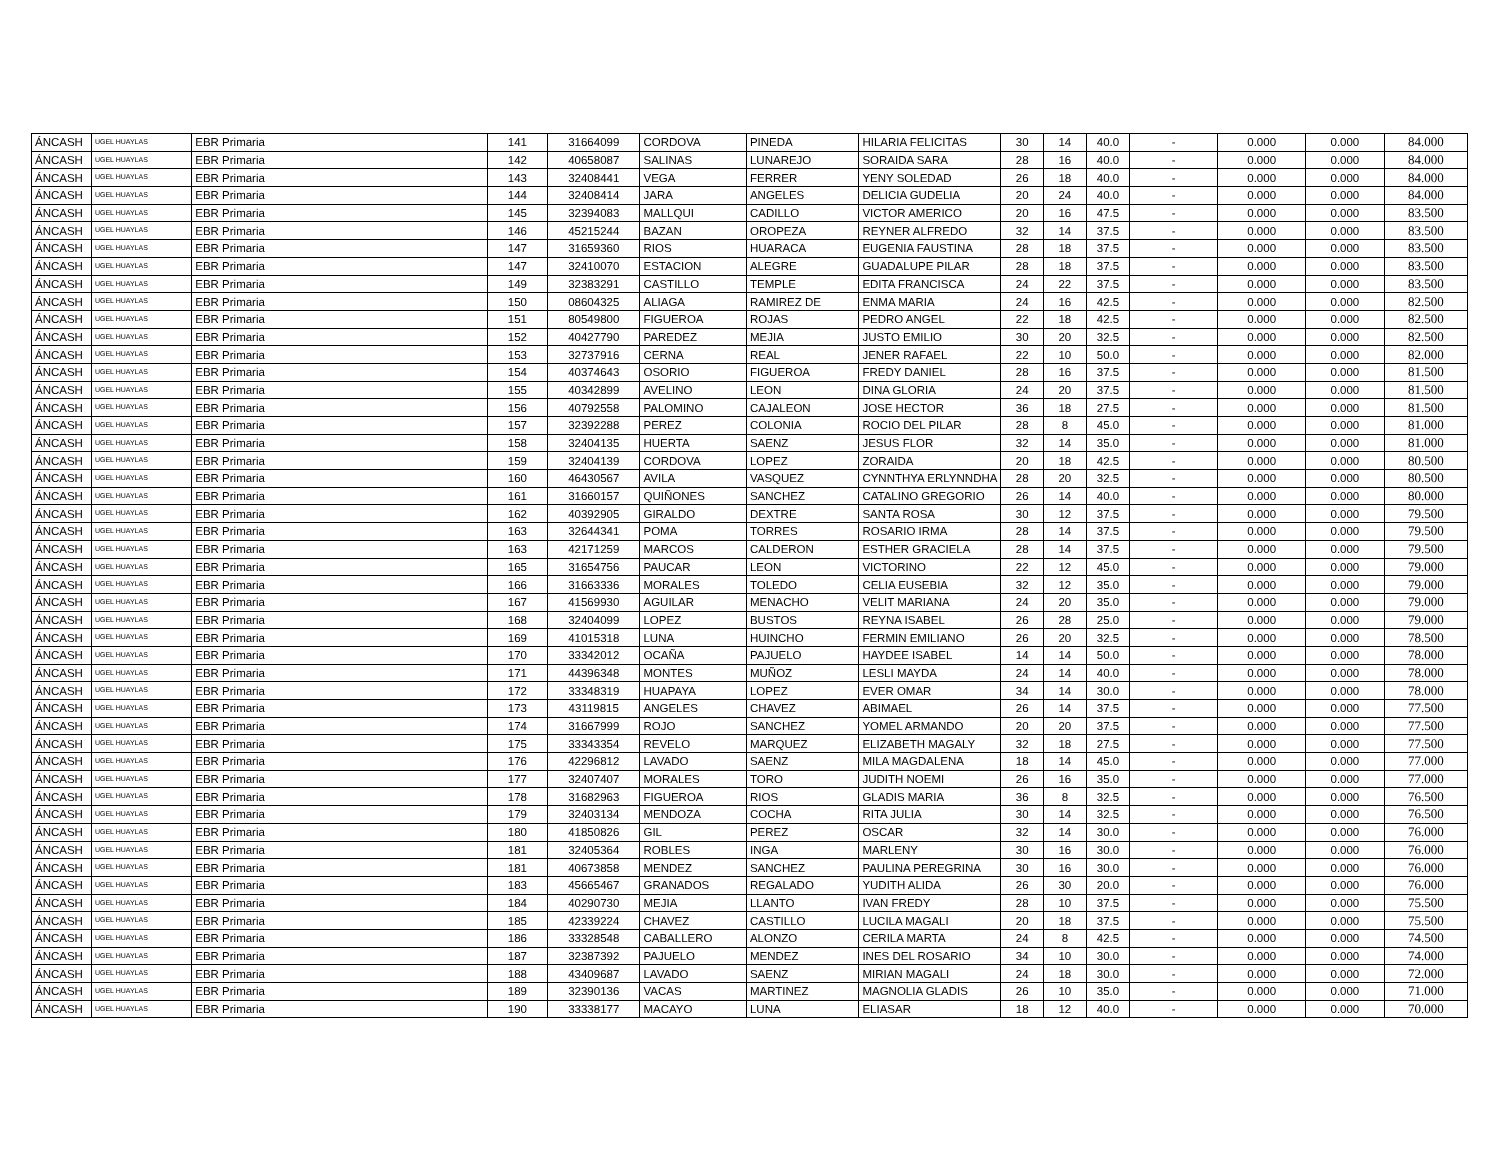| ÁNCASH | UGEL HUAYLAS | EBR Primaria | 141 | 31664099 | CORDOVA | PINEDA | HILARIA FELICITAS | 30 | 14 | 40.0 | - | 0.000 | 0.000 | 84.000 |
| ÁNCASH | UGEL HUAYLAS | EBR Primaria | 142 | 40658087 | SALINAS | LUNAREJO | SORAIDA SARA | 28 | 16 | 40.0 | - | 0.000 | 0.000 | 84.000 |
| ÁNCASH | UGEL HUAYLAS | EBR Primaria | 143 | 32408441 | VEGA | FERRER | YENY SOLEDAD | 26 | 18 | 40.0 | - | 0.000 | 0.000 | 84.000 |
| ÁNCASH | UGEL HUAYLAS | EBR Primaria | 144 | 32408414 | JARA | ANGELES | DELICIA GUDELIA | 20 | 24 | 40.0 | - | 0.000 | 0.000 | 84.000 |
| ÁNCASH | UGEL HUAYLAS | EBR Primaria | 145 | 32394083 | MALLQUI | CADILLO | VICTOR AMERICO | 20 | 16 | 47.5 | - | 0.000 | 0.000 | 83.500 |
| ÁNCASH | UGEL HUAYLAS | EBR Primaria | 146 | 45215244 | BAZAN | OROPEZA | REYNER ALFREDO | 32 | 14 | 37.5 | - | 0.000 | 0.000 | 83.500 |
| ÁNCASH | UGEL HUAYLAS | EBR Primaria | 147 | 31659360 | RIOS | HUARACA | EUGENIA FAUSTINA | 28 | 18 | 37.5 | - | 0.000 | 0.000 | 83.500 |
| ÁNCASH | UGEL HUAYLAS | EBR Primaria | 147 | 32410070 | ESTACION | ALEGRE | GUADALUPE PILAR | 28 | 18 | 37.5 | - | 0.000 | 0.000 | 83.500 |
| ÁNCASH | UGEL HUAYLAS | EBR Primaria | 149 | 32383291 | CASTILLO | TEMPLE | EDITA FRANCISCA | 24 | 22 | 37.5 | - | 0.000 | 0.000 | 83.500 |
| ÁNCASH | UGEL HUAYLAS | EBR Primaria | 150 | 08604325 | ALIAGA | RAMIREZ DE | ENMA MARIA | 24 | 16 | 42.5 | - | 0.000 | 0.000 | 82.500 |
| ÁNCASH | UGEL HUAYLAS | EBR Primaria | 151 | 80549800 | FIGUEROA | ROJAS | PEDRO ANGEL | 22 | 18 | 42.5 | - | 0.000 | 0.000 | 82.500 |
| ÁNCASH | UGEL HUAYLAS | EBR Primaria | 152 | 40427790 | PAREDEZ | MEJIA | JUSTO EMILIO | 30 | 20 | 32.5 | - | 0.000 | 0.000 | 82.500 |
| ÁNCASH | UGEL HUAYLAS | EBR Primaria | 153 | 32737916 | CERNA | REAL | JENER RAFAEL | 22 | 10 | 50.0 | - | 0.000 | 0.000 | 82.000 |
| ÁNCASH | UGEL HUAYLAS | EBR Primaria | 154 | 40374643 | OSORIO | FIGUEROA | FREDY DANIEL | 28 | 16 | 37.5 | - | 0.000 | 0.000 | 81.500 |
| ÁNCASH | UGEL HUAYLAS | EBR Primaria | 155 | 40342899 | AVELINO | LEON | DINA GLORIA | 24 | 20 | 37.5 | - | 0.000 | 0.000 | 81.500 |
| ÁNCASH | UGEL HUAYLAS | EBR Primaria | 156 | 40792558 | PALOMINO | CAJALEON | JOSE HECTOR | 36 | 18 | 27.5 | - | 0.000 | 0.000 | 81.500 |
| ÁNCASH | UGEL HUAYLAS | EBR Primaria | 157 | 32392288 | PEREZ | COLONIA | ROCIO DEL PILAR | 28 | 8 | 45.0 | - | 0.000 | 0.000 | 81.000 |
| ÁNCASH | UGEL HUAYLAS | EBR Primaria | 158 | 32404135 | HUERTA | SAENZ | JESUS FLOR | 32 | 14 | 35.0 | - | 0.000 | 0.000 | 81.000 |
| ÁNCASH | UGEL HUAYLAS | EBR Primaria | 159 | 32404139 | CORDOVA | LOPEZ | ZORAIDA | 20 | 18 | 42.5 | - | 0.000 | 0.000 | 80.500 |
| ÁNCASH | UGEL HUAYLAS | EBR Primaria | 160 | 46430567 | AVILA | VASQUEZ | CYNNTHYA ERLYNNDHA | 28 | 20 | 32.5 | - | 0.000 | 0.000 | 80.500 |
| ÁNCASH | UGEL HUAYLAS | EBR Primaria | 161 | 31660157 | QUIÑONES | SANCHEZ | CATALINO GREGORIO | 26 | 14 | 40.0 | - | 0.000 | 0.000 | 80.000 |
| ÁNCASH | UGEL HUAYLAS | EBR Primaria | 162 | 40392905 | GIRALDO | DEXTRE | SANTA ROSA | 30 | 12 | 37.5 | - | 0.000 | 0.000 | 79.500 |
| ÁNCASH | UGEL HUAYLAS | EBR Primaria | 163 | 32644341 | POMA | TORRES | ROSARIO IRMA | 28 | 14 | 37.5 | - | 0.000 | 0.000 | 79.500 |
| ÁNCASH | UGEL HUAYLAS | EBR Primaria | 163 | 42171259 | MARCOS | CALDERON | ESTHER GRACIELA | 28 | 14 | 37.5 | - | 0.000 | 0.000 | 79.500 |
| ÁNCASH | UGEL HUAYLAS | EBR Primaria | 165 | 31654756 | PAUCAR | LEON | VICTORINO | 22 | 12 | 45.0 | - | 0.000 | 0.000 | 79.000 |
| ÁNCASH | UGEL HUAYLAS | EBR Primaria | 166 | 31663336 | MORALES | TOLEDO | CELIA EUSEBIA | 32 | 12 | 35.0 | - | 0.000 | 0.000 | 79.000 |
| ÁNCASH | UGEL HUAYLAS | EBR Primaria | 167 | 41569930 | AGUILAR | MENACHO | VELIT MARIANA | 24 | 20 | 35.0 | - | 0.000 | 0.000 | 79.000 |
| ÁNCASH | UGEL HUAYLAS | EBR Primaria | 168 | 32404099 | LOPEZ | BUSTOS | REYNA ISABEL | 26 | 28 | 25.0 | - | 0.000 | 0.000 | 79.000 |
| ÁNCASH | UGEL HUAYLAS | EBR Primaria | 169 | 41015318 | LUNA | HUINCHO | FERMIN EMILIANO | 26 | 20 | 32.5 | - | 0.000 | 0.000 | 78.500 |
| ÁNCASH | UGEL HUAYLAS | EBR Primaria | 170 | 33342012 | OCAÑA | PAJUELO | HAYDEE ISABEL | 14 | 14 | 50.0 | - | 0.000 | 0.000 | 78.000 |
| ÁNCASH | UGEL HUAYLAS | EBR Primaria | 171 | 44396348 | MONTES | MUÑOZ | LESLI MAYDA | 24 | 14 | 40.0 | - | 0.000 | 0.000 | 78.000 |
| ÁNCASH | UGEL HUAYLAS | EBR Primaria | 172 | 33348319 | HUAPAYA | LOPEZ | EVER OMAR | 34 | 14 | 30.0 | - | 0.000 | 0.000 | 78.000 |
| ÁNCASH | UGEL HUAYLAS | EBR Primaria | 173 | 43119815 | ANGELES | CHAVEZ | ABIMAEL | 26 | 14 | 37.5 | - | 0.000 | 0.000 | 77.500 |
| ÁNCASH | UGEL HUAYLAS | EBR Primaria | 174 | 31667999 | ROJO | SANCHEZ | YOMEL ARMANDO | 20 | 20 | 37.5 | - | 0.000 | 0.000 | 77.500 |
| ÁNCASH | UGEL HUAYLAS | EBR Primaria | 175 | 33343354 | REVELO | MARQUEZ | ELIZABETH MAGALY | 32 | 18 | 27.5 | - | 0.000 | 0.000 | 77.500 |
| ÁNCASH | UGEL HUAYLAS | EBR Primaria | 176 | 42296812 | LAVADO | SAENZ | MILA MAGDALENA | 18 | 14 | 45.0 | - | 0.000 | 0.000 | 77.000 |
| ÁNCASH | UGEL HUAYLAS | EBR Primaria | 177 | 32407407 | MORALES | TORO | JUDITH NOEMI | 26 | 16 | 35.0 | - | 0.000 | 0.000 | 77.000 |
| ÁNCASH | UGEL HUAYLAS | EBR Primaria | 178 | 31682963 | FIGUEROA | RIOS | GLADIS MARIA | 36 | 8 | 32.5 | - | 0.000 | 0.000 | 76.500 |
| ÁNCASH | UGEL HUAYLAS | EBR Primaria | 179 | 32403134 | MENDOZA | COCHA | RITA JULIA | 30 | 14 | 32.5 | - | 0.000 | 0.000 | 76.500 |
| ÁNCASH | UGEL HUAYLAS | EBR Primaria | 180 | 41850826 | GIL | PEREZ | OSCAR | 32 | 14 | 30.0 | - | 0.000 | 0.000 | 76.000 |
| ÁNCASH | UGEL HUAYLAS | EBR Primaria | 181 | 32405364 | ROBLES | INGA | MARLENY | 30 | 16 | 30.0 | - | 0.000 | 0.000 | 76.000 |
| ÁNCASH | UGEL HUAYLAS | EBR Primaria | 181 | 40673858 | MENDEZ | SANCHEZ | PAULINA PEREGRINA | 30 | 16 | 30.0 | - | 0.000 | 0.000 | 76.000 |
| ÁNCASH | UGEL HUAYLAS | EBR Primaria | 183 | 45665467 | GRANADOS | REGALADO | YUDITH ALIDA | 26 | 30 | 20.0 | - | 0.000 | 0.000 | 76.000 |
| ÁNCASH | UGEL HUAYLAS | EBR Primaria | 184 | 40290730 | MEJIA | LLANTO | IVAN FREDY | 28 | 10 | 37.5 | - | 0.000 | 0.000 | 75.500 |
| ÁNCASH | UGEL HUAYLAS | EBR Primaria | 185 | 42339224 | CHAVEZ | CASTILLO | LUCILA MAGALI | 20 | 18 | 37.5 | - | 0.000 | 0.000 | 75.500 |
| ÁNCASH | UGEL HUAYLAS | EBR Primaria | 186 | 33328548 | CABALLERO | ALONZO | CERILA MARTA | 24 | 8 | 42.5 | - | 0.000 | 0.000 | 74.500 |
| ÁNCASH | UGEL HUAYLAS | EBR Primaria | 187 | 32387392 | PAJUELO | MENDEZ | INES DEL ROSARIO | 34 | 10 | 30.0 | - | 0.000 | 0.000 | 74.000 |
| ÁNCASH | UGEL HUAYLAS | EBR Primaria | 188 | 43409687 | LAVADO | SAENZ | MIRIAN MAGALI | 24 | 18 | 30.0 | - | 0.000 | 0.000 | 72.000 |
| ÁNCASH | UGEL HUAYLAS | EBR Primaria | 189 | 32390136 | VACAS | MARTINEZ | MAGNOLIA GLADIS | 26 | 10 | 35.0 | - | 0.000 | 0.000 | 71.000 |
| ÁNCASH | UGEL HUAYLAS | EBR Primaria | 190 | 33338177 | MACAYO | LUNA | ELIASAR | 18 | 12 | 40.0 | - | 0.000 | 0.000 | 70.000 |